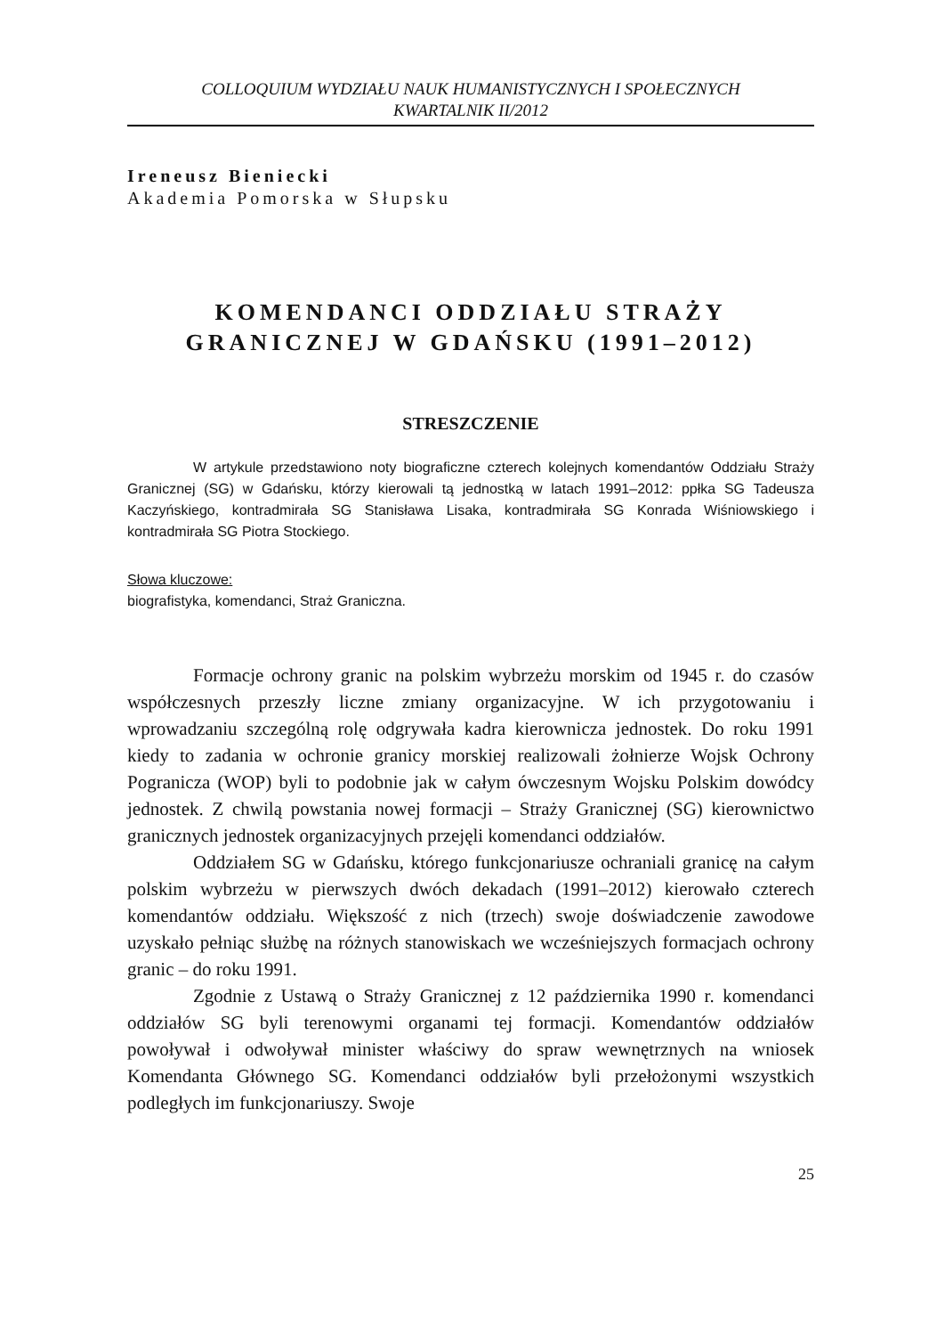COLLOQUIUM WYDZIAŁU NAUK HUMANISTYCZNYCH I SPOŁECZNYCH
KWARTALNIK II/2012
Ireneusz Bieniecki
Akademia Pomorska w Słupsku
KOMENDANCI ODDZIAŁU STRAŻY
GRANICZNEJ W GDAŃSKU (1991–2012)
STRESZCZENIE
W artykule przedstawiono noty biograficzne czterech kolejnych komendantów Oddziału Straży Granicznej (SG) w Gdańsku, którzy kierowali tą jednostką w latach 1991–2012: ppłka SG Tadeusza Kaczyńskiego, kontradmirała SG Stanisława Lisaka, kontradmirała SG Konrada Wiśniowskiego i kontradmirała SG Piotra Stockiego.
Słowa kluczowe:
biografistyka, komendanci, Straż Graniczna.
Formacje ochrony granic na polskim wybrzeżu morskim od 1945 r. do czasów współczesnych przeszły liczne zmiany organizacyjne. W ich przygotowaniu i wprowadzaniu szczególną rolę odgrywała kadra kierownicza jednostek. Do roku 1991 kiedy to zadania w ochronie granicy morskiej realizowali żołnierze Wojsk Ochrony Pogranicza (WOP) byli to podobnie jak w całym ówczesnym Wojsku Polskim dowódcy jednostek. Z chwilą powstania nowej formacji – Straży Granicznej (SG) kierownictwo granicznych jednostek organizacyjnych przejęli komendanci oddziałów.
Oddziałem SG w Gdańsku, którego funkcjonariusze ochraniali granicę na całym polskim wybrzeżu w pierwszych dwóch dekadach (1991–2012) kierowało czterech komendantów oddziału. Większość z nich (trzech) swoje doświadczenie zawodowe uzyskało pełniąc służbę na różnych stanowiskach we wcześniejszych formacjach ochrony granic – do roku 1991.
Zgodnie z Ustawą o Straży Granicznej z 12 października 1990 r. komendanci oddziałów SG byli terenowymi organami tej formacji. Komendantów oddziałów powoływał i odwoływał minister właściwy do spraw wewnętrznych na wniosek Komendanta Głównego SG. Komendanci oddziałów byli przełożonymi wszystkich podległych im funkcjonariuszy. Swoje
25